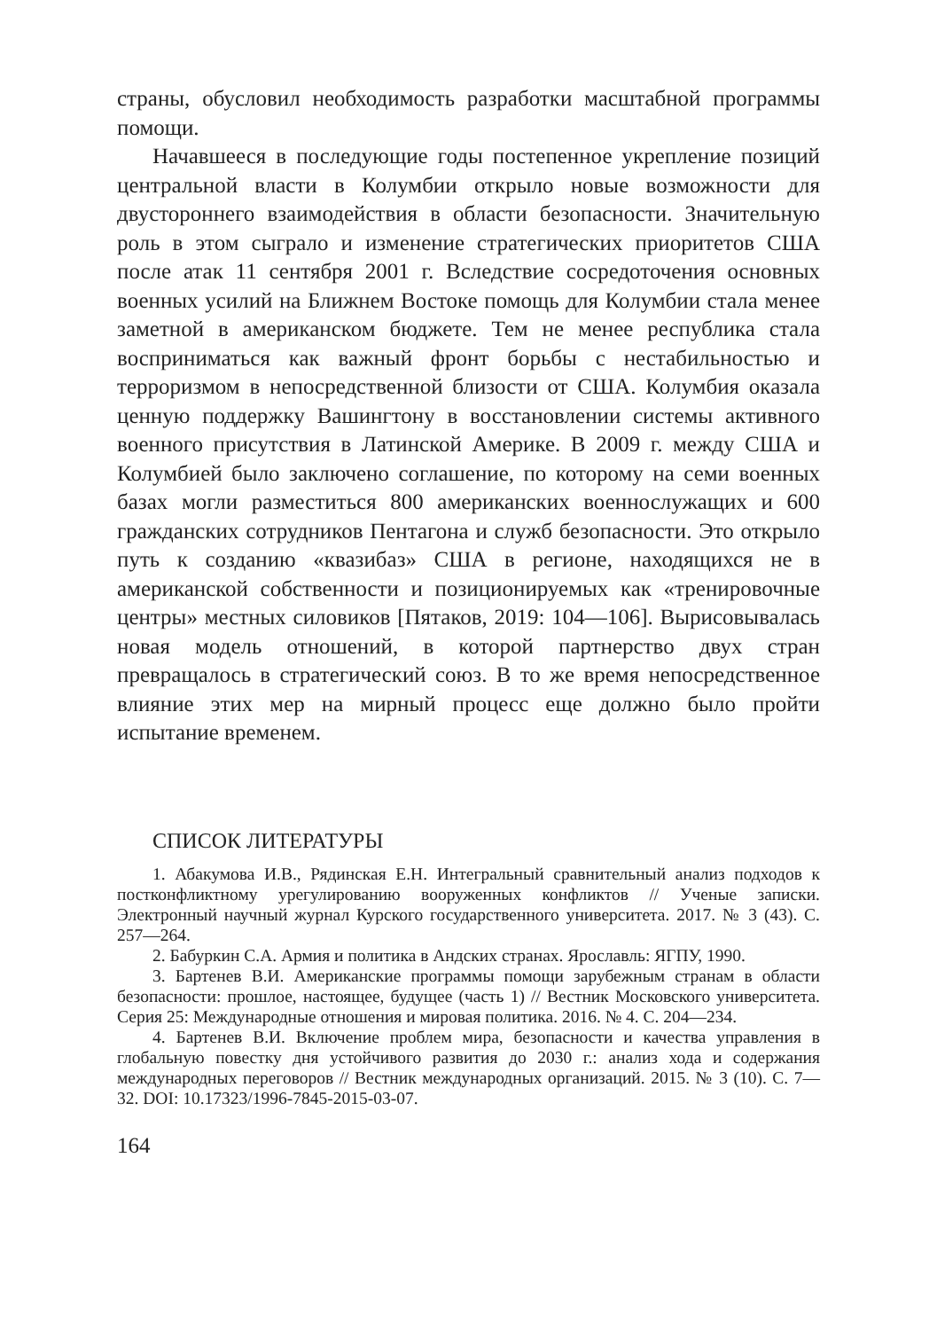страны, обусловил необходимость разработки масштабной программы помощи.
Начавшееся в последующие годы постепенное укрепление позиций центральной власти в Колумбии открыло новые возможности для двустороннего взаимодействия в области безопасности. Значительную роль в этом сыграло и изменение стратегических приоритетов США после атак 11 сентября 2001 г. Вследствие сосредоточения основных военных усилий на Ближнем Востоке помощь для Колумбии стала менее заметной в американском бюджете. Тем не менее республика стала восприниматься как важный фронт борьбы с нестабильностью и терроризмом в непосредственной близости от США. Колумбия оказала ценную поддержку Вашингтону в восстановлении системы активного военного присутствия в Латинской Америке. В 2009 г. между США и Колумбией было заключено соглашение, по которому на семи военных базах могли разместиться 800 американских военнослужащих и 600 гражданских сотрудников Пентагона и служб безопасности. Это открыло путь к созданию «квазибаз» США в регионе, находящихся не в американской собственности и позиционируемых как «тренировочные центры» местных силовиков [Пятаков, 2019: 104—106]. Вырисовывалась новая модель отношений, в которой партнерство двух стран превращалось в стратегический союз. В то же время непосредственное влияние этих мер на мирный процесс еще должно было пройти испытание временем.
СПИСОК ЛИТЕРАТУРЫ
1. Абакумова И.В., Рядинская Е.Н. Интегральный сравнительный анализ подходов к постконфликтному урегулированию вооруженных конфликтов // Ученые записки. Электронный научный журнал Курского государственного университета. 2017. № 3 (43). С. 257—264.
2. Бабуркин С.А. Армия и политика в Андских странах. Ярославль: ЯГПУ, 1990.
3. Бартенев В.И. Американские программы помощи зарубежным странам в области безопасности: прошлое, настоящее, будущее (часть 1) // Вестник Московского университета. Серия 25: Международные отношения и мировая политика. 2016. № 4. С. 204—234.
4. Бартенев В.И. Включение проблем мира, безопасности и качества управления в глобальную повестку дня устойчивого развития до 2030 г.: анализ хода и содержания международных переговоров // Вестник международных организаций. 2015. № 3 (10). С. 7—32. DOI: 10.17323/1996-7845-2015-03-07.
164